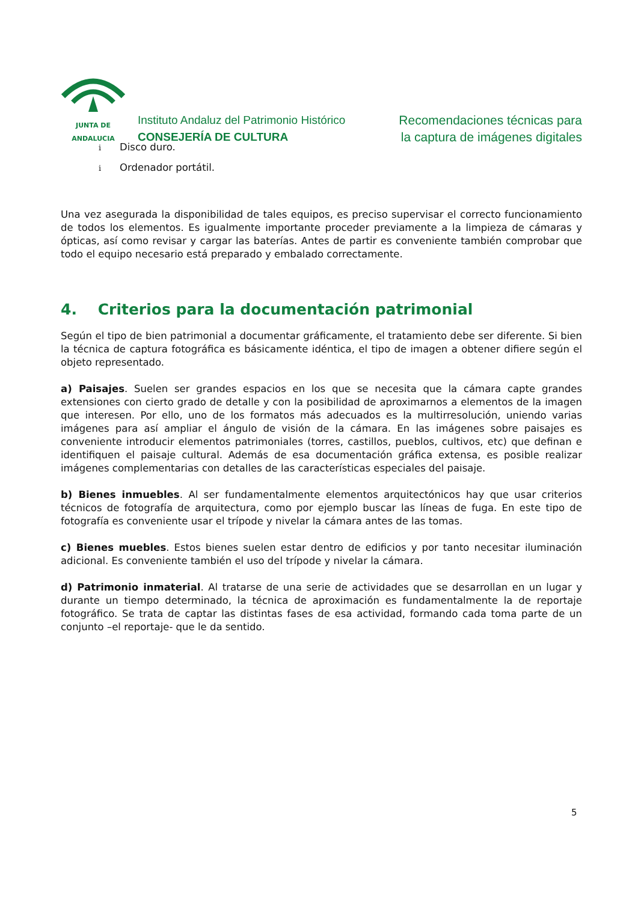JUNTA DE ANDALUCIA
Instituto Andaluz del Patrimonio Histórico
CONSEJERÍA DE CULTURA
Recomendaciones técnicas para
la captura de imágenes digitales
i Disco duro.
i Ordenador portátil.
Una vez asegurada la disponibilidad de tales equipos, es preciso supervisar el correcto funcionamiento de todos los elementos. Es igualmente importante proceder previamente a la limpieza de cámaras y ópticas, así como revisar y cargar las baterías. Antes de partir es conveniente también comprobar que todo el equipo necesario está preparado y embalado correctamente.
4. Criterios para la documentación patrimonial
Según el tipo de bien patrimonial a documentar gráficamente, el tratamiento debe ser diferente. Si bien la técnica de captura fotográfica es básicamente idéntica, el tipo de imagen a obtener difiere según el objeto representado.
a) Paisajes. Suelen ser grandes espacios en los que se necesita que la cámara capte grandes extensiones con cierto grado de detalle y con la posibilidad de aproximarnos a elementos de la imagen que interesen. Por ello, uno de los formatos más adecuados es la multirresolución, uniendo varias imágenes para así ampliar el ángulo de visión de la cámara. En las imágenes sobre paisajes es conveniente introducir elementos patrimoniales (torres, castillos, pueblos, cultivos, etc) que definan e identifiquen el paisaje cultural. Además de esa documentación gráfica extensa, es posible realizar imágenes complementarias con detalles de las características especiales del paisaje.
b) Bienes inmuebles. Al ser fundamentalmente elementos arquitectónicos hay que usar criterios técnicos de fotografía de arquitectura, como por ejemplo buscar las líneas de fuga. En este tipo de fotografía es conveniente usar el trípode y nivelar la cámara antes de las tomas.
c) Bienes muebles. Estos bienes suelen estar dentro de edificios y por tanto necesitar iluminación adicional. Es conveniente también el uso del trípode y nivelar la cámara.
d) Patrimonio inmaterial. Al tratarse de una serie de actividades que se desarrollan en un lugar y durante un tiempo determinado, la técnica de aproximación es fundamentalmente la de reportaje fotográfico. Se trata de captar las distintas fases de esa actividad, formando cada toma parte de un conjunto –el reportaje- que le da sentido.
5